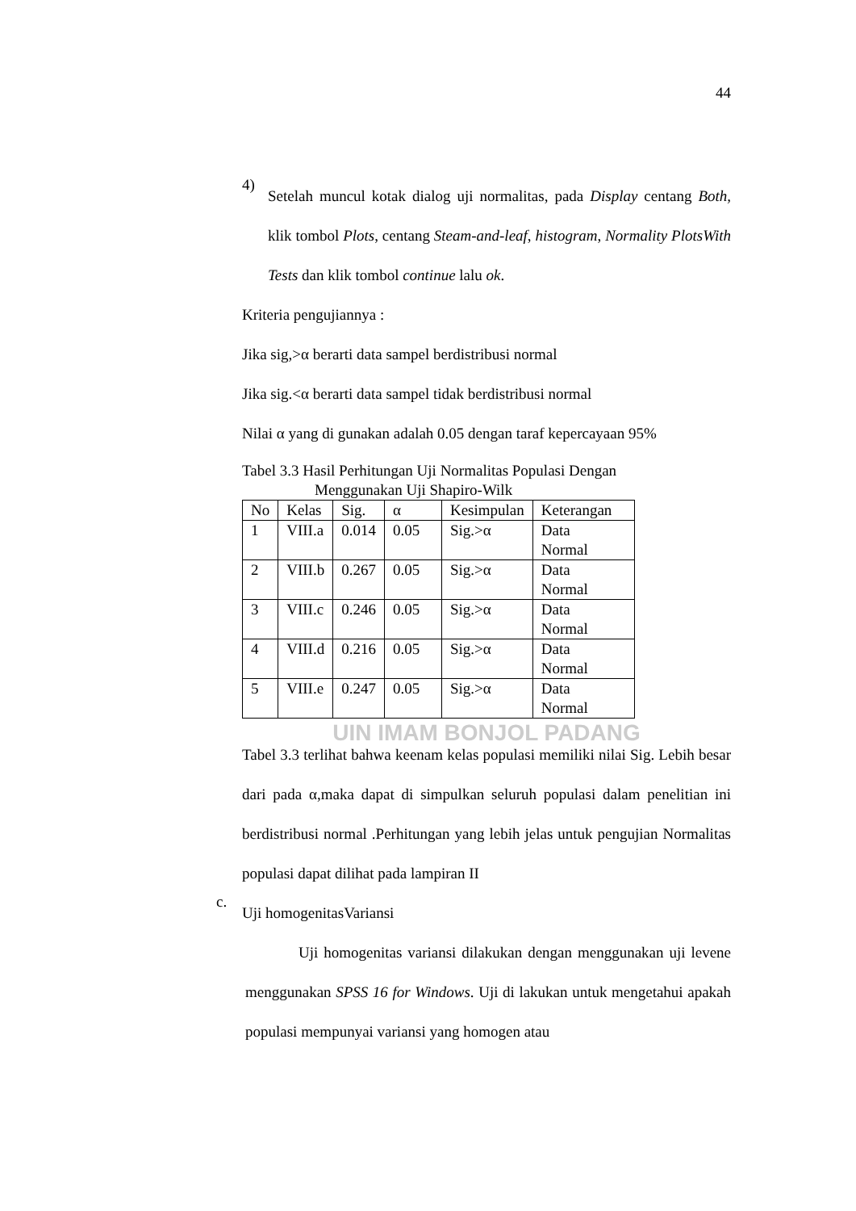44
4)
Setelah muncul kotak dialog uji normalitas, pada Display centang Both, klik tombol Plots, centang Steam-and-leaf, histogram, Normality PlotsWith Tests dan klik tombol continue lalu ok.
Kriteria pengujiannya :
Jika sig,>α berarti data sampel berdistribusi normal
Jika sig.<α berarti data sampel tidak berdistribusi normal
Nilai α yang di gunakan adalah 0.05 dengan taraf kepercayaan 95%
Tabel 3.3 Hasil Perhitungan Uji Normalitas Populasi Dengan
Menggunakan Uji Shapiro-Wilk
| No | Kelas | Sig. | α | Kesimpulan | Keterangan |
| 1 | VIII.a | 0.014 | 0.05 | Sig.>α | Data Normal |
| 2 | VIII.b | 0.267 | 0.05 | Sig.>α | Data Normal |
| 3 | VIII.c | 0.246 | 0.05 | Sig.>α | Data Normal |
| 4 | VIII.d | 0.216 | 0.05 | Sig.>α | Data Normal |
| 5 | VIII.e | 0.247 | 0.05 | Sig.>α | Data Normal |
UIN IMAM BONJOL PADANG
Tabel 3.3 terlihat bahwa keenam kelas populasi memiliki nilai Sig. Lebih besar dari pada α,maka dapat di simpulkan seluruh populasi dalam penelitian ini berdistribusi normal .Perhitungan yang lebih jelas untuk pengujian Normalitas populasi dapat dilihat pada lampiran II
c.
Uji homogenitasVariansi
Uji homogenitas variansi dilakukan dengan menggunakan uji levene menggunakan SPSS 16 for Windows. Uji di lakukan untuk mengetahui apakah populasi mempunyai variansi yang homogen atau